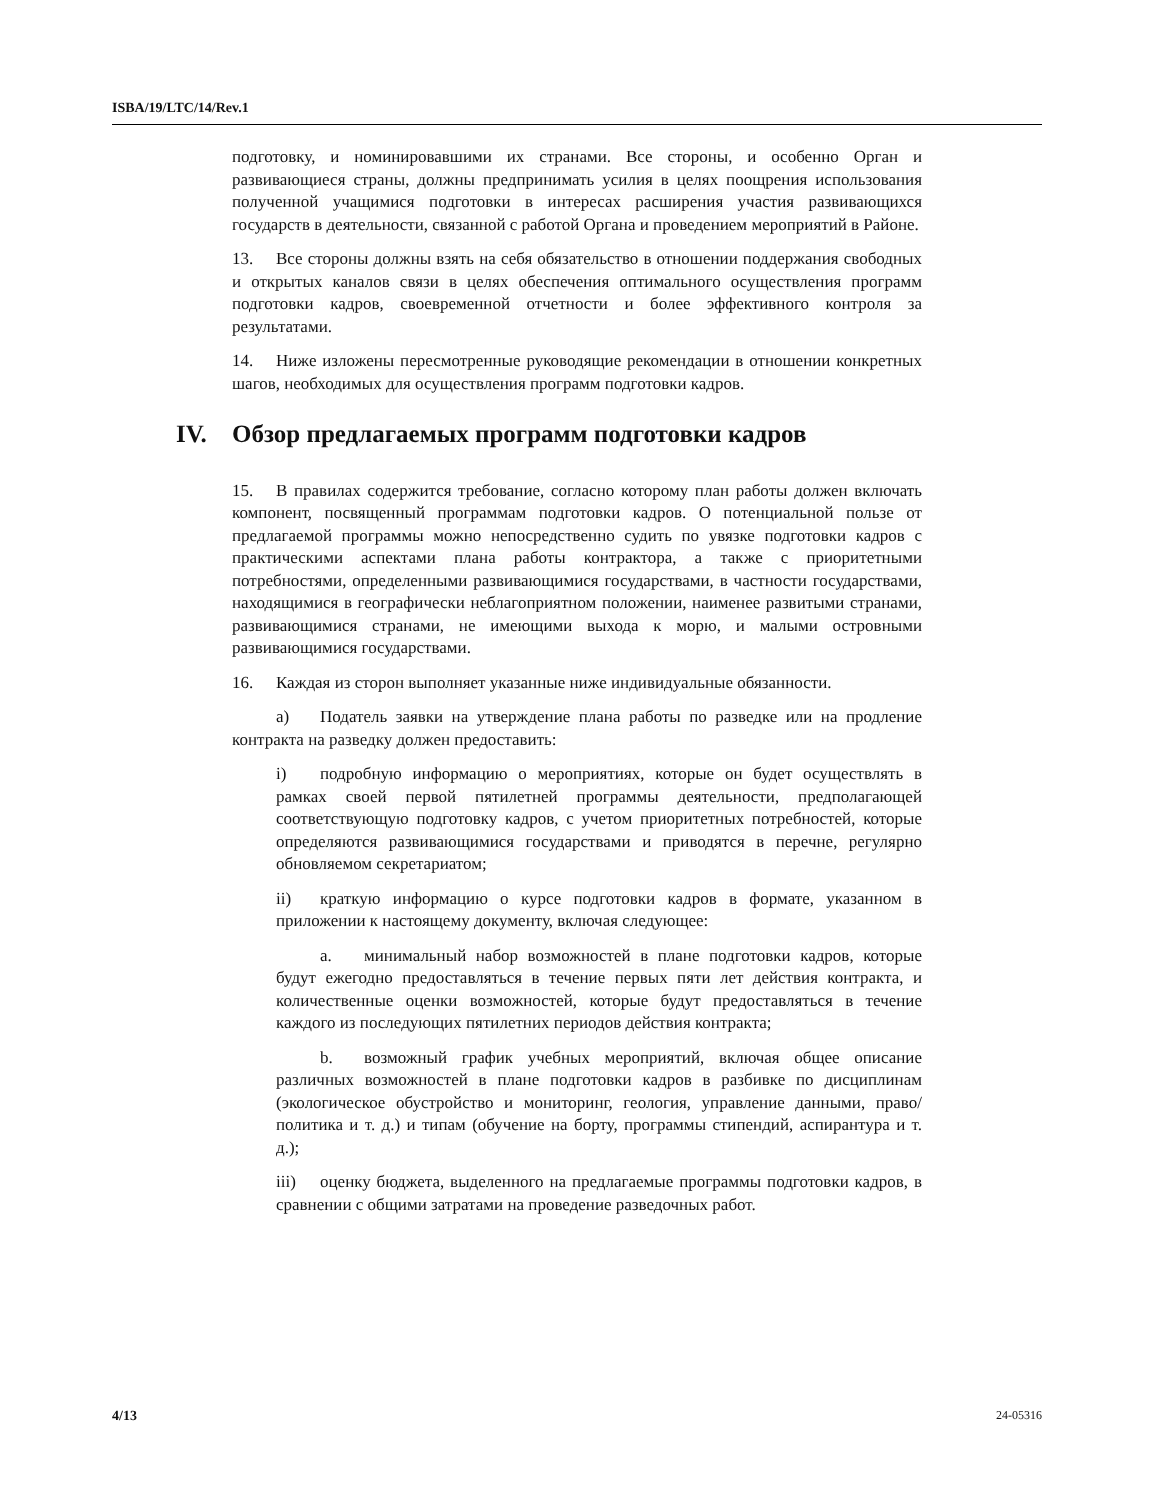ISBA/19/LTC/14/Rev.1
подготовку, и номинировавшими их странами. Все стороны, и особенно Орган и развивающиеся страны, должны предпринимать усилия в целях поощрения использования полученной учащимися подготовки в интересах расширения участия развивающихся государств в деятельности, связанной с работой Органа и проведением мероприятий в Районе.
13. Все стороны должны взять на себя обязательство в отношении поддержания свободных и открытых каналов связи в целях обеспечения оптимального осуществления программ подготовки кадров, своевременной отчетности и более эффективного контроля за результатами.
14. Ниже изложены пересмотренные руководящие рекомендации в отношении конкретных шагов, необходимых для осуществления программ подготовки кадров.
IV. Обзор предлагаемых программ подготовки кадров
15. В правилах содержится требование, согласно которому план работы должен включать компонент, посвященный программам подготовки кадров. О потенциальной пользе от предлагаемой программы можно непосредственно судить по увязке подготовки кадров с практическими аспектами плана работы контрактора, а также с приоритетными потребностями, определенными развивающимися государствами, в частности государствами, находящимися в географически неблагоприятном положении, наименее развитыми странами, развивающимися странами, не имеющими выхода к морю, и малыми островными развивающимися государствами.
16. Каждая из сторон выполняет указанные ниже индивидуальные обязанности.
a) Податель заявки на утверждение плана работы по разведке или на продление контракта на разведку должен предоставить:
i) подробную информацию о мероприятиях, которые он будет осуществлять в рамках своей первой пятилетней программы деятельности, предполагающей соответствующую подготовку кадров, с учетом приоритетных потребностей, которые определяются развивающимися государствами и приводятся в перечне, регулярно обновляемом секретариатом;
ii) краткую информацию о курсе подготовки кадров в формате, указанном в приложении к настоящему документу, включая следующее:
a. минимальный набор возможностей в плане подготовки кадров, которые будут ежегодно предоставляться в течение первых пяти лет действия контракта, и количественные оценки возможностей, которые будут предоставляться в течение каждого из последующих пятилетних периодов действия контракта;
b. возможный график учебных мероприятий, включая общее описание различных возможностей в плане подготовки кадров в разбивке по дисциплинам (экологическое обустройство и мониторинг, геология, управление данными, право/политика и т. д.) и типам (обучение на борту, программы стипендий, аспирантура и т. д.);
iii) оценку бюджета, выделенного на предлагаемые программы подготовки кадров, в сравнении с общими затратами на проведение разведочных работ.
4/13 24-05316